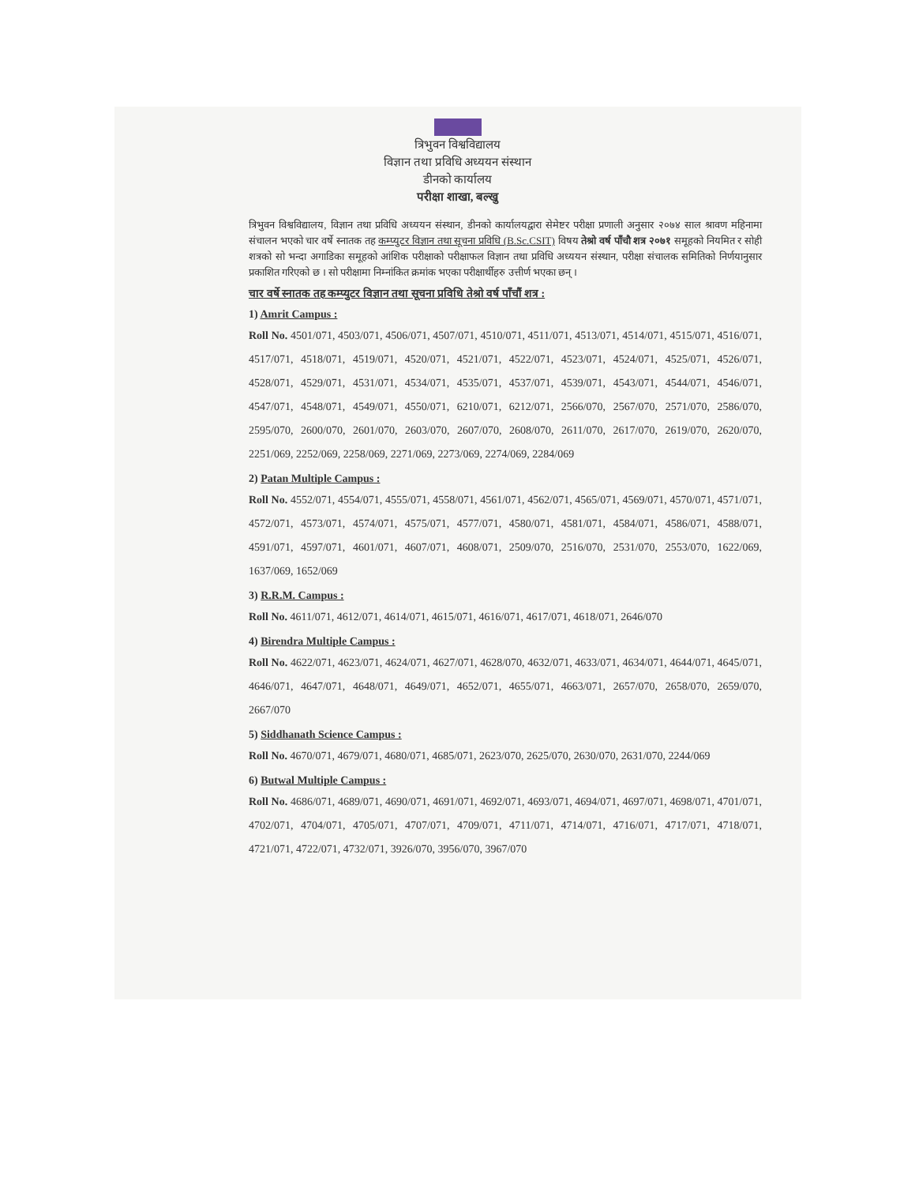त्रिभुवन विश्वविद्यालय
विज्ञान तथा प्रविधि अध्ययन संस्थान
डीनको कार्यालय
परीक्षा शाखा, बल्खु
त्रिभुवन विश्वविद्यालय, विज्ञान तथा प्रविधि अध्ययन संस्थान, डीनको कार्यालयद्वारा सेमेष्टर परीक्षा प्रणाली अनुसार २०७४ साल श्रावण महिनामा संचालन भएको चार वर्षे स्नातक तह कम्प्युटर विज्ञान तथा सूचना प्रविधि (B.Sc.CSIT) विषय तेश्रो वर्ष पाँचौ शत्र २०७१ समूहको नियमित र सोही शत्रको सो भन्दा अगाडिका समूहको आंशिक परीक्षाको परीक्षाफल विज्ञान तथा प्रविधि अध्ययन संस्थान, परीक्षा संचालक समितिको निर्णयानुसार प्रकाशित गरिएको छ । सो परीक्षामा निम्नांकित क्रमांक भएका परीक्षार्थीहरु उत्तीर्ण भएका छन् ।
चार वर्षे स्नातक तह कम्प्युटर विज्ञान तथा सूचना प्रविधि तेश्रो वर्ष पाँचौं शत्र :
1) Amrit Campus :
Roll No. 4501/071, 4503/071, 4506/071, 4507/071, 4510/071, 4511/071, 4513/071, 4514/071, 4515/071, 4516/071, 4517/071, 4518/071, 4519/071, 4520/071, 4521/071, 4522/071, 4523/071, 4524/071, 4525/071, 4526/071, 4528/071, 4529/071, 4531/071, 4534/071, 4535/071, 4537/071, 4539/071, 4543/071, 4544/071, 4546/071, 4547/071, 4548/071, 4549/071, 4550/071, 6210/071, 6212/071, 2566/070, 2567/070, 2571/070, 2586/070, 2595/070, 2600/070, 2601/070, 2603/070, 2607/070, 2608/070, 2611/070, 2617/070, 2619/070, 2620/070, 2251/069, 2252/069, 2258/069, 2271/069, 2273/069, 2274/069, 2284/069
2) Patan Multiple Campus :
Roll No. 4552/071, 4554/071, 4555/071, 4558/071, 4561/071, 4562/071, 4565/071, 4569/071, 4570/071, 4571/071, 4572/071, 4573/071, 4574/071, 4575/071, 4577/071, 4580/071, 4581/071, 4584/071, 4586/071, 4588/071, 4591/071, 4597/071, 4601/071, 4607/071, 4608/071, 2509/070, 2516/070, 2531/070, 2553/070, 1622/069, 1637/069, 1652/069
3) R.R.M. Campus :
Roll No. 4611/071, 4612/071, 4614/071, 4615/071, 4616/071, 4617/071, 4618/071, 2646/070
4) Birendra Multiple Campus :
Roll No. 4622/071, 4623/071, 4624/071, 4627/071, 4628/070, 4632/071, 4633/071, 4634/071, 4644/071, 4645/071, 4646/071, 4647/071, 4648/071, 4649/071, 4652/071, 4655/071, 4663/071, 2657/070, 2658/070, 2659/070, 2667/070
5) Siddhanath Science Campus :
Roll No. 4670/071, 4679/071, 4680/071, 4685/071, 2623/070, 2625/070, 2630/070, 2631/070, 2244/069
6) Butwal Multiple Campus :
Roll No. 4686/071, 4689/071, 4690/071, 4691/071, 4692/071, 4693/071, 4694/071, 4697/071, 4698/071, 4701/071, 4702/071, 4704/071, 4705/071, 4707/071, 4709/071, 4711/071, 4714/071, 4716/071, 4717/071, 4718/071, 4721/071, 4722/071, 4732/071, 3926/070, 3956/070, 3967/070